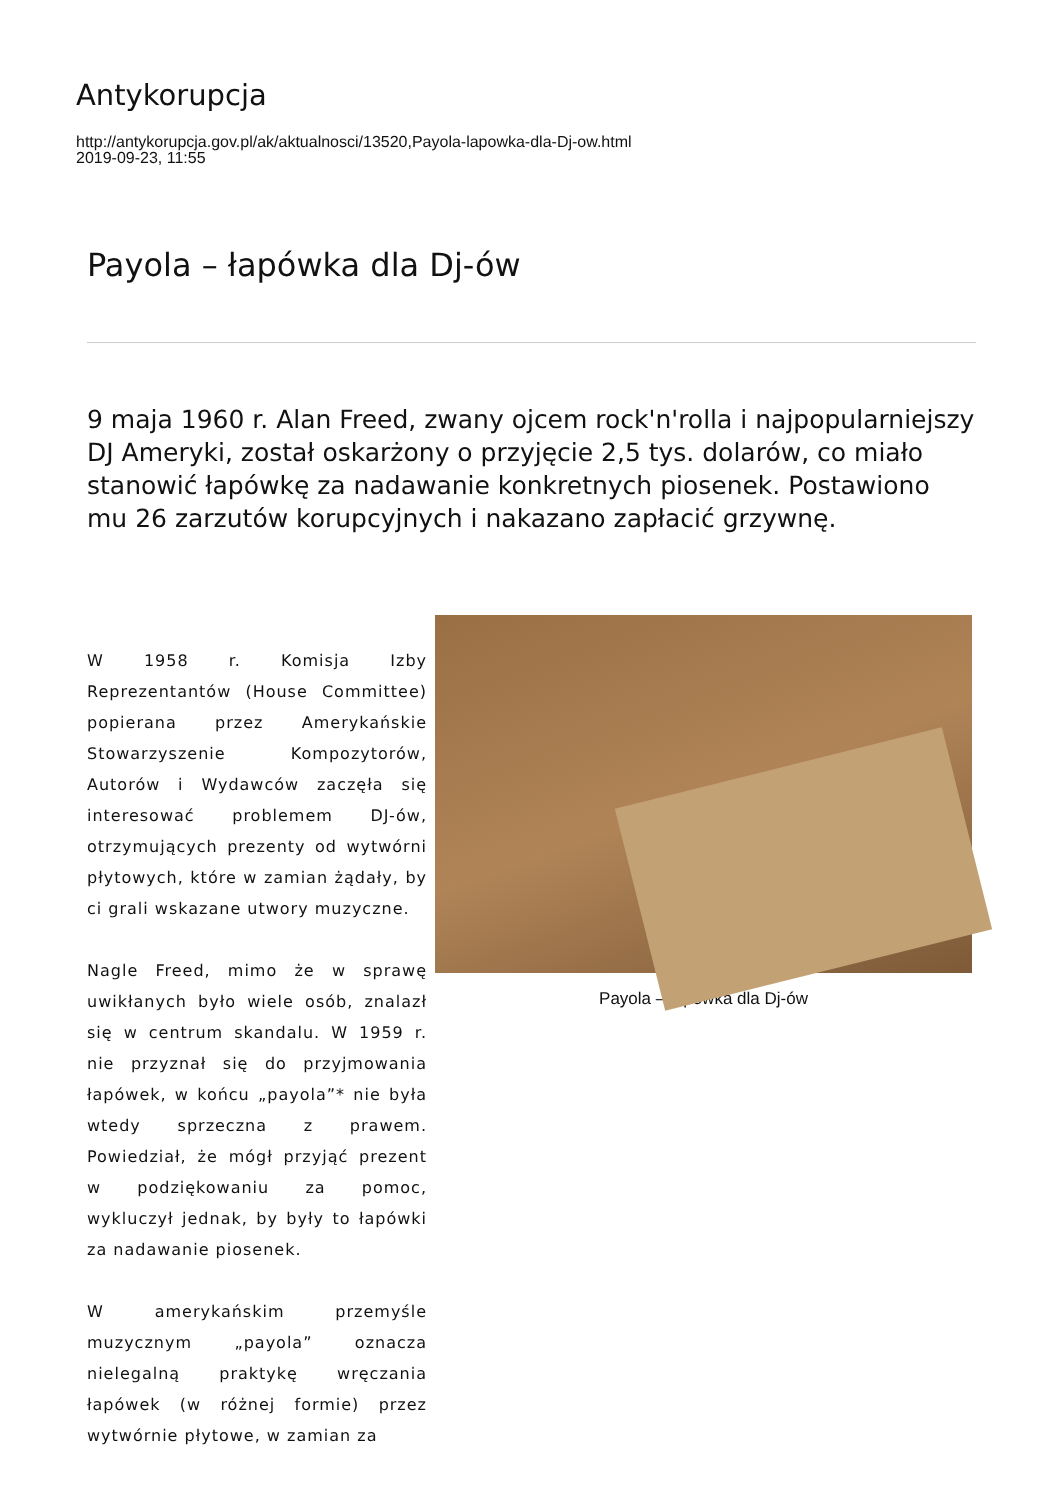Antykorupcja
http://antykorupcja.gov.pl/ak/aktualnosci/13520,Payola-lapowka-dla-Dj-ow.html
2019-09-23, 11:55
Payola – łapówka dla Dj-ów
9 maja 1960 r. Alan Freed, zwany ojcem rock'n'rolla i najpopularniejszy DJ Ameryki, został oskarżony o przyjęcie 2,5 tys. dolarów, co miało stanowić łapówkę za nadawanie konkretnych piosenek. Postawiono mu 26 zarzutów korupcyjnych i nakazano zapłacić grzywnę.
W 1958 r. Komisja Izby Reprezentantów (House Committee) popierana przez Amerykańskie Stowarzyszenie Kompozytorów, Autorów i Wydawców zaczęła się interesować problemem DJ-ów, otrzymujących prezenty od wytwórni płytowych, które w zamian żądały, by ci grali wskazane utwory muzyczne.
Nagle Freed, mimo że w sprawę uwikłanych było wiele osób, znalazł się w centrum skandalu. W 1959 r. nie przyznał się do przyjmowania łapówek, w końcu „payola”* nie była wtedy sprzeczna z prawem. Powiedział, że mógł przyjąć prezent w podziękowaniu za pomoc, wykluczył jednak, by były to łapówki za nadawanie piosenek.
W amerykańskim przemyśle muzycznym „payola” oznacza nielegalną praktykę wręczania łapówek (w różnej formie) przez wytwórnie płytowe, w zamian za
Payola – łapówka dla Dj-ów